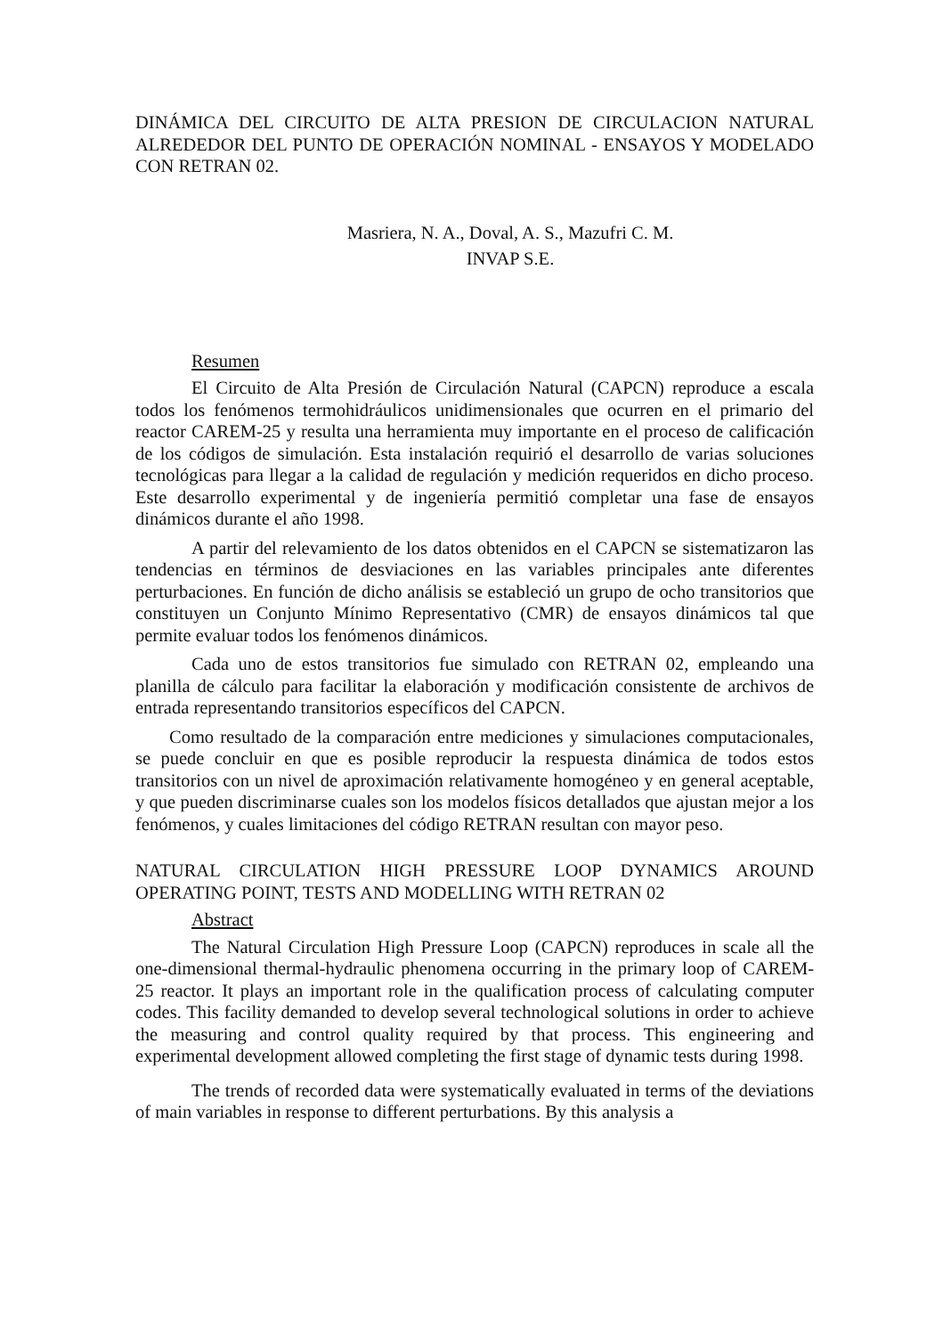DINÁMICA DEL CIRCUITO DE ALTA PRESION DE CIRCULACION NATURAL ALREDEDOR DEL PUNTO DE OPERACIÓN NOMINAL - ENSAYOS Y MODELADO CON RETRAN 02.
Masriera, N. A., Doval, A. S., Mazufri C. M.
INVAP S.E.
Resumen
El Circuito de Alta Presión de Circulación Natural (CAPCN) reproduce a escala todos los fenómenos termohidráulicos unidimensionales que ocurren en el primario del reactor CAREM-25 y resulta una herramienta muy importante en el proceso de calificación de los códigos de simulación. Esta instalación requirió el desarrollo de varias soluciones tecnológicas para llegar a la calidad de regulación y medición requeridos en dicho proceso. Este desarrollo experimental y de ingeniería permitió completar una fase de ensayos dinámicos durante el año 1998.
A partir del relevamiento de los datos obtenidos en el CAPCN se sistematizaron las tendencias en términos de desviaciones en las variables principales ante diferentes perturbaciones. En función de dicho análisis se estableció un grupo de ocho transitorios que constituyen un Conjunto Mínimo Representativo (CMR) de ensayos dinámicos tal que permite evaluar todos los fenómenos dinámicos.
Cada uno de estos transitorios fue simulado con RETRAN 02, empleando una planilla de cálculo para facilitar la elaboración y modificación consistente de archivos de entrada representando transitorios específicos del CAPCN.
Como resultado de la comparación entre mediciones y simulaciones computacionales, se puede concluir en que es posible reproducir la respuesta dinámica de todos estos transitorios con un nivel de aproximación relativamente homogéneo y en general aceptable, y que pueden discriminarse cuales son los modelos físicos detallados que ajustan mejor a los fenómenos, y cuales limitaciones del código RETRAN resultan con mayor peso.
NATURAL CIRCULATION HIGH PRESSURE LOOP DYNAMICS AROUND OPERATING POINT, TESTS AND MODELLING WITH RETRAN 02
Abstract
The Natural Circulation High Pressure Loop (CAPCN) reproduces in scale all the one-dimensional thermal-hydraulic phenomena occurring in the primary loop of CAREM-25 reactor. It plays an important role in the qualification process of calculating computer codes. This facility demanded to develop several technological solutions in order to achieve the measuring and control quality required by that process. This engineering and experimental development allowed completing the first stage of dynamic tests during 1998.
The trends of recorded data were systematically evaluated in terms of the deviations of main variables in response to different perturbations. By this analysis a